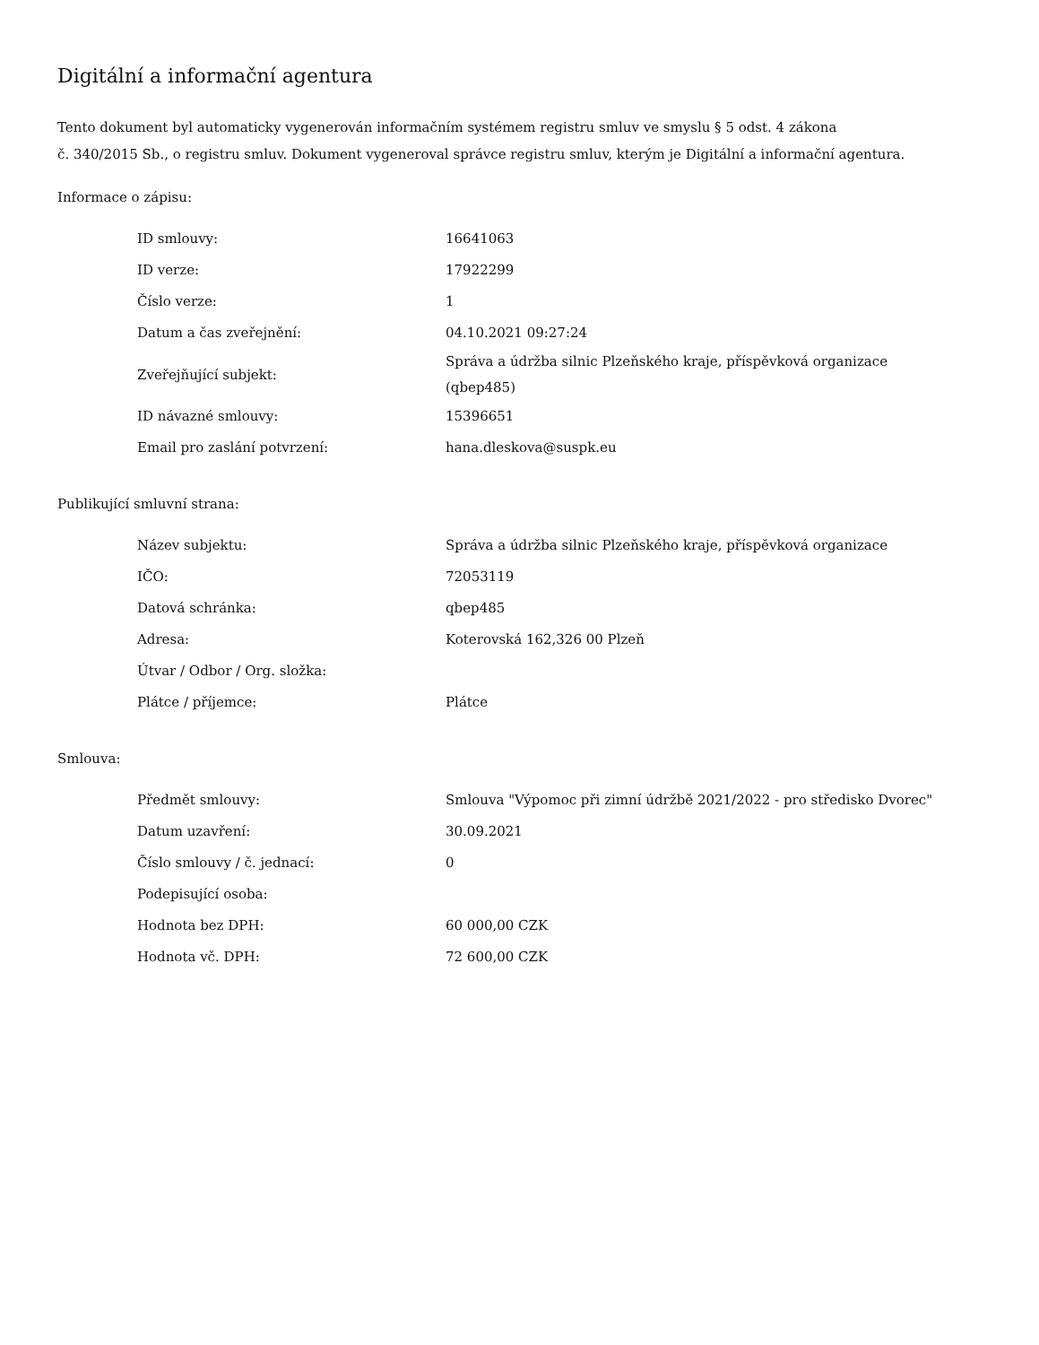Digitální a informační agentura
Tento dokument byl automaticky vygenerován informačním systémem registru smluv ve smyslu § 5 odst. 4 zákona
č. 340/2015 Sb., o registru smluv. Dokument vygeneroval správce registru smluv, kterým je Digitální a informační agentura.
Informace o zápisu:
| ID smlouvy: | 16641063 |
| ID verze: | 17922299 |
| Číslo verze: | 1 |
| Datum a čas zveřejnění: | 04.10.2021 09:27:24 |
| Zveřejňující subjekt: | Správa a údržba silnic Plzeňského kraje, příspěvková organizace (qbep485) |
| ID návazné smlouvy: | 15396651 |
| Email pro zaslání potvrzení: | hana.dleskova@suspk.eu |
Publikující smluvní strana:
| Název subjektu: | Správa a údržba silnic Plzeňského kraje, příspěvková organizace |
| IČO: | 72053119 |
| Datová schránka: | qbep485 |
| Adresa: | Koterovská 162,326 00 Plzeň |
| Útvar / Odbor / Org. složka: | |
| Plátce / příjemce: | Plátce |
Smlouva:
| Předmět smlouvy: | Smlouva "Výpomoc při zimní údržbě 2021/2022 - pro středisko Dvorec" |
| Datum uzavření: | 30.09.2021 |
| Číslo smlouvy / č. jednací: | 0 |
| Podepisující osoba: | |
| Hodnota bez DPH: | 60 000,00 CZK |
| Hodnota vč. DPH: | 72 600,00 CZK |